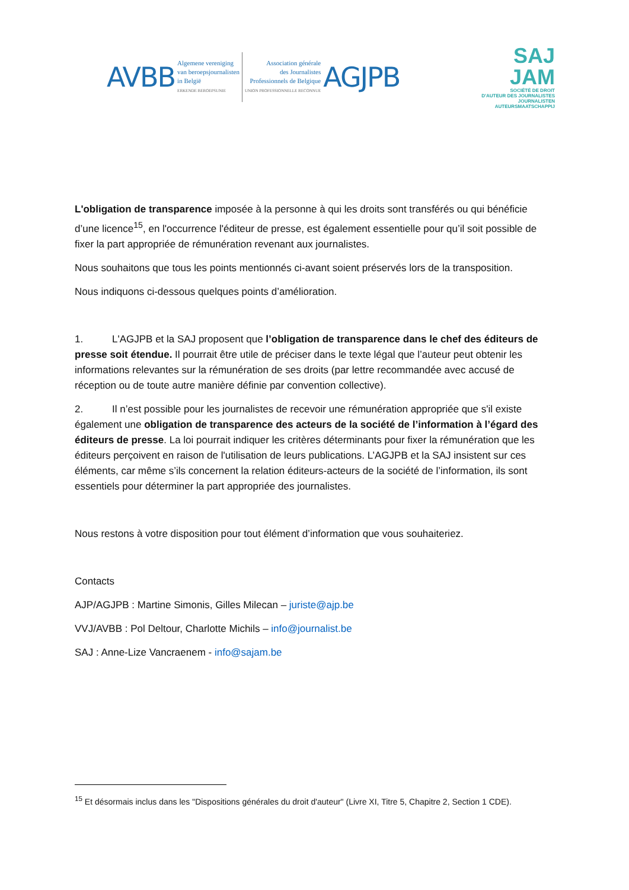AVBB
Algemene vereniging
van beroepsjournalisten
in België
ERKENDE BEROEPSUNIE
Association générale
des Journalistes
Professionnels de Belgique
UNION PROFESSIONNELLE RECONNUE
AGJPB
SAJ
JAM
SOCIÉTÉ DE DROIT
D'AUTEUR DES JOURNALISTES
JOURNALISTEN
AUTEURSMAATSCHAPPIJ
L'obligation de transparence imposée à la personne à qui les droits sont transférés ou qui bénéficie d’une licence<sup>15</sup>, en l'occurrence l'éditeur de presse, est également essentielle pour qu’il soit possible de fixer la part appropriée de rémunération revenant aux journalistes.
Nous souhaitons que tous les points mentionnés ci-avant soient préservés lors de la transposition.
Nous indiquons ci-dessous quelques points d’amélioration.
1. L'AGJPB et la SAJ proposent que l’obligation de transparence dans le chef des éditeurs de presse soit étendue. Il pourrait être utile de préciser dans le texte légal que l’auteur peut obtenir les informations relevantes sur la rémunération de ses droits (par lettre recommandée avec accusé de réception ou de toute autre manière définie par convention collective).
2. Il n’est possible pour les journalistes de recevoir une rémunération appropriée que s'il existe également une obligation de transparence des acteurs de la société de l’information à l’égard des éditeurs de presse. La loi pourrait indiquer les critères déterminants pour fixer la rémunération que les éditeurs perçoivent en raison de l'utilisation de leurs publications. L’AGJPB et la SAJ insistent sur ces éléments, car même s’ils concernent la relation éditeurs-acteurs de la société de l’information, ils sont essentiels pour déterminer la part appropriée des journalistes.
Nous restons à votre disposition pour tout élément d’information que vous souhaiteriez.
Contacts
AJP/AGJPB : Martine Simonis, Gilles Milecan – juriste@ajp.be
VVJ/AVBB : Pol Deltour, Charlotte Michils – info@journalist.be
SAJ : Anne-Lize Vancraenem - info@sajam.be
<sup>15</sup> Et désormais inclus dans les "Dispositions générales du droit d'auteur" (Livre XI, Titre 5, Chapitre 2, Section 1 CDE).